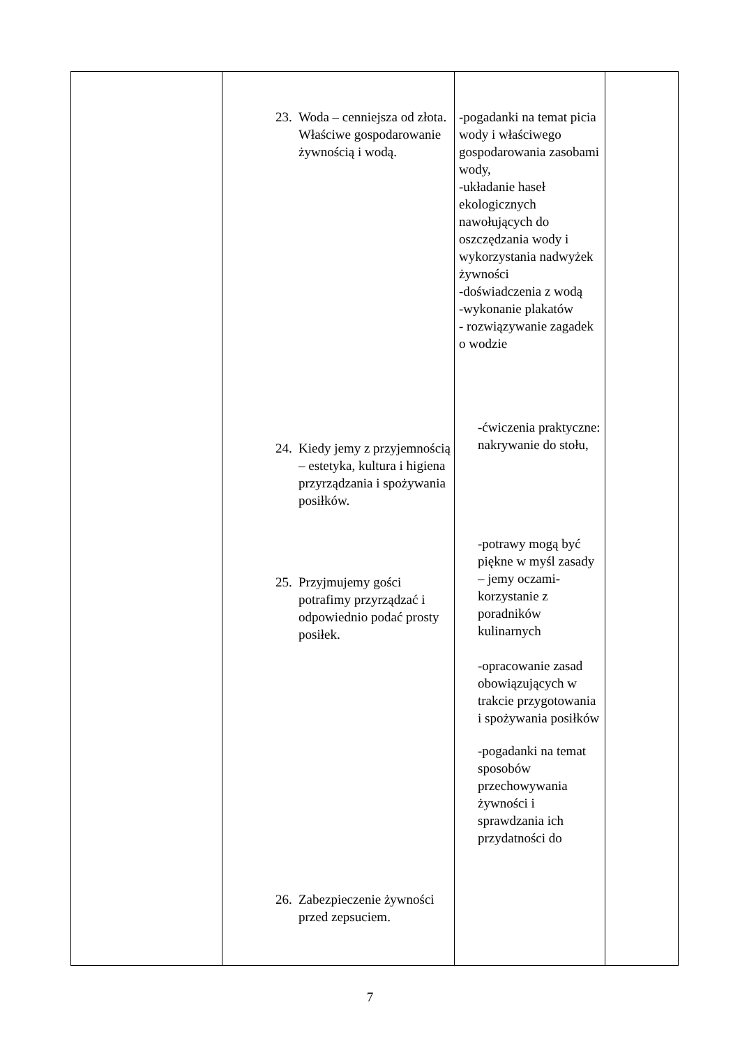| | 23. Woda – cenniejsza od złota. Właściwe gospodarowanie żywnością i wodą. 24. Kiedy jemy z przyjemnością – estetyka, kultura i higiena przyrządzania i spożywania posiłków. 25. Przyjmujemy gości potrafimy przyrządzać i odpowiednio podać prosty posiłek. 26. Zabezpieczenie żywności przed zepsuciem. | -pogadanki na temat picia wody i właściwego gospodarowania zasobami wody, -układanie haseł ekologicznych nawołujących do oszczędzania wody i wykorzystania nadwyżek żywności -doświadczenia z wodą -wykonanie plakatów - rozwiązywanie zagadek o wodzie -ćwiczenia praktyczne: nakrywanie do stołu, -potrawy mogą być piękne w myśl zasady – jemy oczami-korzystanie z poradników kulinarnych -opracowanie zasad obowiązujących w trakcie przygotowania i spożywania posiłków -pogadanki na temat sposobów przechowywania żywności i sprawdzania ich przydatności do | |
7